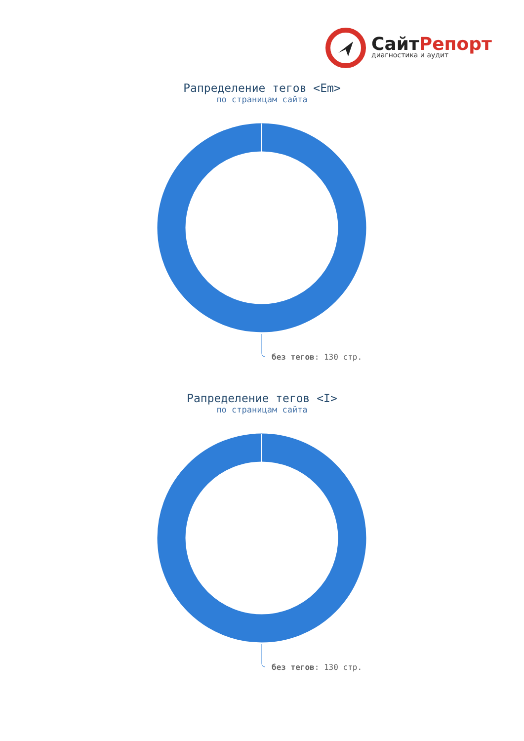СайтРепорт
диагностика и аудит
Рапределение тегов <Em>
по страницам сайта
без тегов: 130 стр.
Рапределение тегов <I>
по страницам сайта
без тегов: 130 стр.